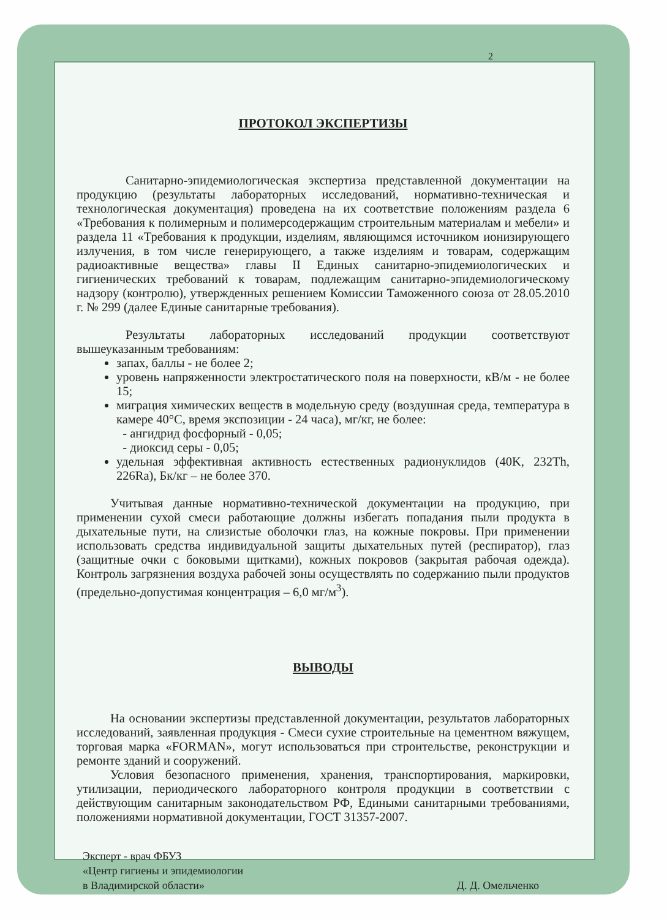2
ПРОТОКОЛ ЭКСПЕРТИЗЫ
Санитарно-эпидемиологическая экспертиза представленной документации на продукцию (результаты лабораторных исследований, нормативно-техническая и технологическая документация) проведена на их соответствие положениям раздела 6 «Требования к полимерным и полимерсодержащим строительным материалам и мебели» и раздела 11 «Требования к продукции, изделиям, являющимся источником ионизирующего излучения, в том числе генерирующего, а также изделиям и товарам, содержащим радиоактивные вещества» главы II Единых санитарно-эпидемиологических и гигиенических требований к товарам, подлежащим санитарно-эпидемиологическому надзору (контролю), утвержденных решением Комиссии Таможенного союза от 28.05.2010 г. № 299 (далее Единые санитарные требования).
Результаты лабораторных исследований продукции соответствуют вышеуказанным требованиям:
запах, баллы - не более 2;
уровень напряженности электростатического поля на поверхности, кВ/м - не более 15;
миграция химических веществ в модельную среду (воздушная среда, температура в камере 40°С, время экспозиции - 24 часа), мг/кг, не более:
- ангидрид фосфорный - 0,05;
- диоксид серы - 0,05;
удельная эффективная активность естественных радионуклидов (40K, 232Th, 226Ra), Бк/кг – не более 370.
Учитывая данные нормативно-технической документации на продукцию, при применении сухой смеси работающие должны избегать попадания пыли продукта в дыхательные пути, на слизистые оболочки глаз, на кожные покровы. При применении использовать средства индивидуальной защиты дыхательных путей (респиратор), глаз (защитные очки с боковыми щитками), кожных покровов (закрытая рабочая одежда). Контроль загрязнения воздуха рабочей зоны осуществлять по содержанию пыли продуктов (предельно-допустимая концентрация – 6,0 мг/м<sup>3</sup>).
ВЫВОДЫ
На основании экспертизы представленной документации, результатов лабораторных исследований, заявленная продукция - Смеси сухие строительные на цементном вяжущем, торговая марка «FORMAN», могут использоваться при строительстве, реконструкции и ремонте зданий и сооружений.
Условия безопасного применения, хранения, транспортирования, маркировки, утилизации, периодического лабораторного контроля продукции в соответствии с действующим санитарным законодательством РФ, Едиными санитарными требованиями, положениями нормативной документации, ГОСТ 31357-2007.
Эксперт - врач ФБУЗ
«Центр гигиены и эпидемиологии
в Владимирской области»
Д. Д. Омельченко